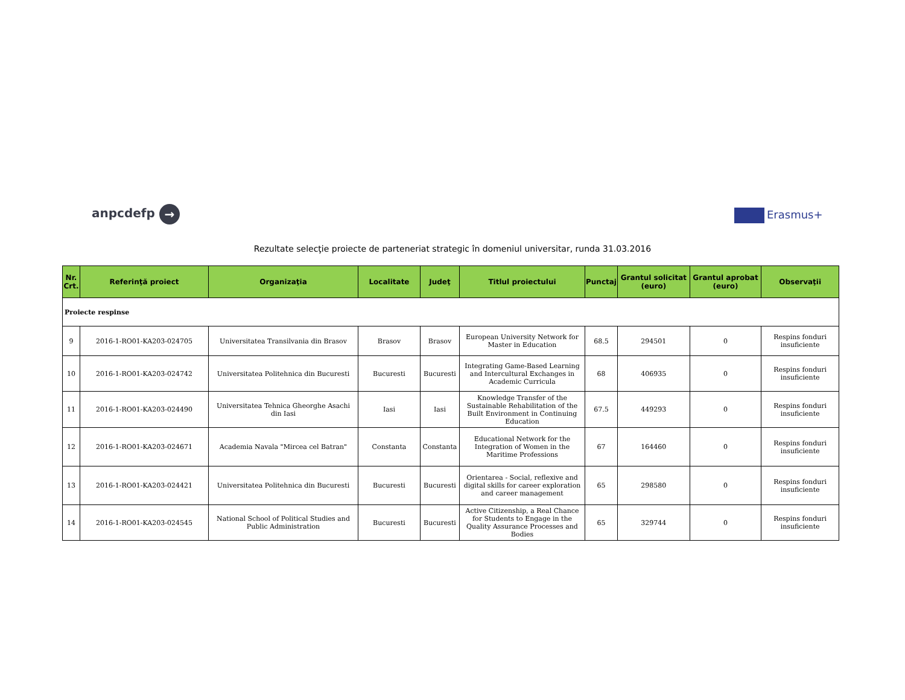anpcdefp → Erasmus+
Rezultate selecţie proiecte de parteneriat strategic în domeniul universitar, runda 31.03.2016
| Nr. Crt. | Referinţă proiect | Organizaţia | Localitate | Judeţ | Titlul proiectului | Punctaj | Grantul solicitat (euro) | Grantul aprobat (euro) | Observaţii |
| --- | --- | --- | --- | --- | --- | --- | --- | --- | --- |
| Proiecte respinse | | | | | | | | | |
| 9 | 2016-1-RO01-KA203-024705 | Universitatea Transilvania din Brasov | Brasov | Brasov | European University Network for Master in Education | 68.5 | 294501 | 0 | Respins fonduri insuficiente |
| 10 | 2016-1-RO01-KA203-024742 | Universitatea Politehnica din Bucuresti | Bucuresti | Bucuresti | Integrating Game-Based Learning and Intercultural Exchanges in Academic Curricula | 68 | 406935 | 0 | Respins fonduri insuficiente |
| 11 | 2016-1-RO01-KA203-024490 | Universitatea Tehnica Gheorghe Asachi din Iasi | Iasi | Iasi | Knowledge Transfer of the Sustainable Rehabilitation of the Built Environment in Continuing Education | 67.5 | 449293 | 0 | Respins fonduri insuficiente |
| 12 | 2016-1-RO01-KA203-024671 | Academia Navala "Mircea cel Batran" | Constanta | Constanta | Educational Network for the Integration of Women in the Maritime Professions | 67 | 164460 | 0 | Respins fonduri insuficiente |
| 13 | 2016-1-RO01-KA203-024421 | Universitatea Politehnica din Bucuresti | Bucuresti | Bucuresti | Orientarea - Social, reflexive and digital skills for career exploration and career management | 65 | 298580 | 0 | Respins fonduri insuficiente |
| 14 | 2016-1-RO01-KA203-024545 | National School of Political Studies and Public Administration | Bucuresti | Bucuresti | Active Citizenship, a Real Chance for Students to Engage in the Quality Assurance Processes and Bodies | 65 | 329744 | 0 | Respins fonduri insuficiente |